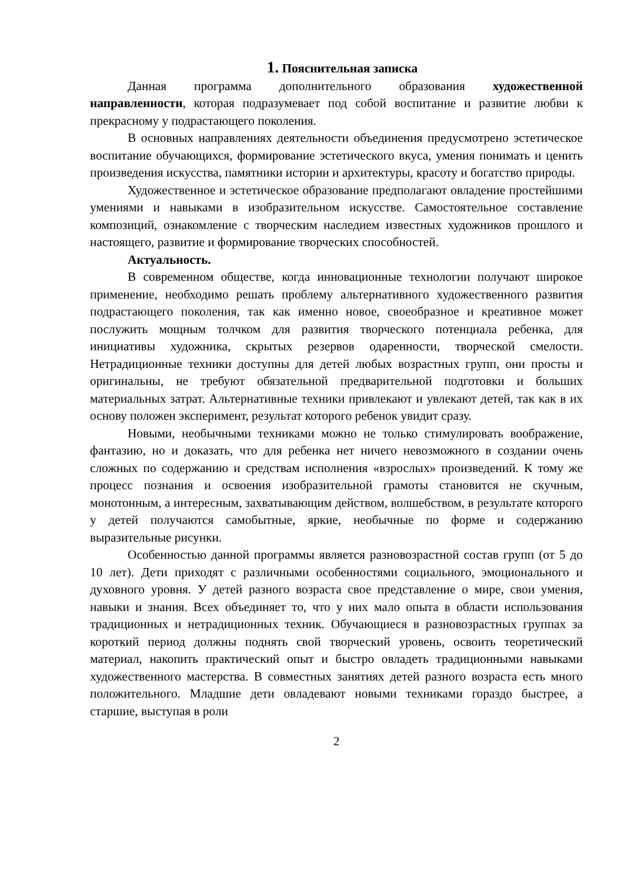1. Пояснительная записка
Данная программа дополнительного образования художественной направленности, которая подразумевает под собой воспитание и развитие любви к прекрасному у подрастающего поколения.
В основных направлениях деятельности объединения предусмотрено эстетическое воспитание обучающихся, формирование эстетического вкуса, умения понимать и ценить произведения искусства, памятники истории и архитектуры, красоту и богатство природы.
Художественное и эстетическое образование предполагают овладение простейшими умениями и навыками в изобразительном искусстве. Самостоятельное составление композиций, ознакомление с творческим наследием известных художников прошлого и настоящего, развитие и формирование творческих способностей.
Актуальность.
В современном обществе, когда инновационные технологии получают широкое применение, необходимо решать проблему альтернативного художественного развития подрастающего поколения, так как именно новое, своеобразное и креативное может послужить мощным толчком для развития творческого потенциала ребенка, для инициативы художника, скрытых резервов одаренности, творческой смелости. Нетрадиционные техники доступны для детей любых возрастных групп, они просты и оригинальны, не требуют обязательной предварительной подготовки и больших материальных затрат. Альтернативные техники привлекают и увлекают детей, так как в их основу положен эксперимент, результат которого ребенок увидит сразу.
Новыми, необычными техниками можно не только стимулировать воображение, фантазию, но и доказать, что для ребенка нет ничего невозможного в создании очень сложных по содержанию и средствам исполнения «взрослых» произведений. К тому же процесс познания и освоения изобразительной грамоты становится не скучным, монотонным, а интересным, захватывающим действом, волшебством, в результате которого у детей получаются самобытные, яркие, необычные по форме и содержанию выразительные рисунки.
Особенностью данной программы является разновозрастной состав групп (от 5 до 10 лет). Дети приходят с различными особенностями социального, эмоционального и духовного уровня. У детей разного возраста свое представление о мире, свои умения, навыки и знания. Всех объединяет то, что у них мало опыта в области использования традиционных и нетрадиционных техник. Обучающиеся в разновозрастных группах за короткий период должны поднять свой творческий уровень, освоить теоретический материал, накопить практический опыт и быстро овладеть традиционными навыками художественного мастерства. В совместных занятиях детей разного возраста есть много положительного. Младшие дети овладевают новыми техниками гораздо быстрее, а старшие, выступая в роли
2